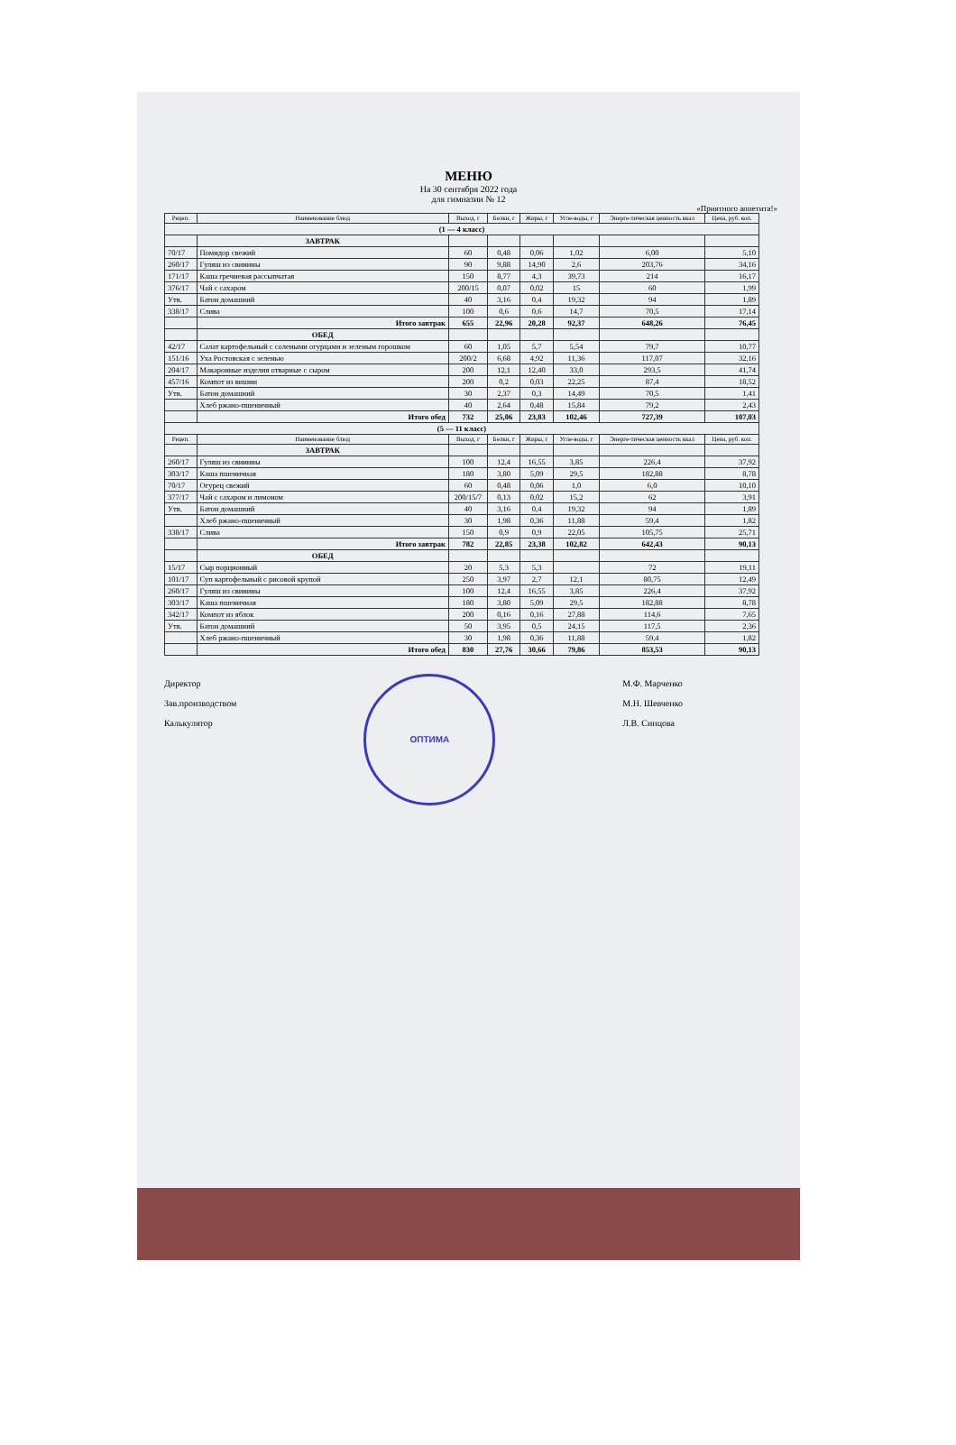МЕНЮ
На 30 сентября 2022 года
для гимназии № 12
«Приятного аппетита!»
| Рецеп. | Наименование блюд | Выход, г | Белки, г | Жиры, г | Угле-воды, г | Энерге-тическая ценность ккал | Цена, руб. коп. |
| --- | --- | --- | --- | --- | --- | --- | --- |
| (1 — 4 класс) | | | | | | | |
| | ЗАВТРАК | | | | | | |
| 70/17 | Помидор свежий | 60 | 0,48 | 0,06 | 1,02 | 6,00 | 5,10 |
| 260/17 | Гуляш из свинины | 90 | 9,88 | 14,90 | 2,6 | 203,76 | 34,16 |
| 171/17 | Каша гречневая рассыпчатая | 150 | 8,77 | 4,3 | 39,73 | 214 | 16,17 |
| 376/17 | Чай с сахаром | 200/15 | 0,07 | 0,02 | 15 | 60 | 1,99 |
| Утв. | Батон домашний | 40 | 3,16 | 0,4 | 19,32 | 94 | 1,89 |
| 338/17 | Слива | 100 | 0,6 | 0,6 | 14,7 | 70,5 | 17,14 |
| | Итого завтрак | 655 | 22,96 | 20,28 | 92,37 | 648,26 | 76,45 |
| | ОБЕД | | | | | | |
| 42/17 | Салат картофельный с солеными огурцами и зеленым горошком | 60 | 1,05 | 5,7 | 5,54 | 79,7 | 10,77 |
| 151/16 | Уха Ростовская с зеленью | 200/2 | 6,68 | 4,92 | 11,36 | 117,07 | 32,16 |
| 204/17 | Макаронные изделия отварные с сыром | 200 | 12,1 | 12,40 | 33,0 | 293,5 | 41,74 |
| 457/16 | Компот из вишни | 200 | 0,2 | 0,03 | 22,25 | 87,4 | 18,52 |
| Утв. | Батон домашний | 30 | 2,37 | 0,3 | 14,49 | 70,5 | 1,41 |
| | Хлеб ржано-пшеничный | 40 | 2,64 | 0,48 | 15,84 | 79,2 | 2,43 |
| | Итого обед | 732 | 25,06 | 23,83 | 102,46 | 727,39 | 107,03 |
| (5 — 11 класс) | | | | | | | |
| Рецеп. | Наименование блюд | Выход, г | Белки, г | Жиры, г | Угле-воды, г | Энерге-тическая ценность ккал | Цена, руб. коп. |
| | ЗАВТРАК | | | | | | |
| 260/17 | Гуляш из свинины | 100 | 12,4 | 16,55 | 3,85 | 226,4 | 37,92 |
| 303/17 | Каша пшеничная | 180 | 3,80 | 5,09 | 29,5 | 182,88 | 8,78 |
| 70/17 | Огурец свежий | 60 | 0,48 | 0,06 | 1,0 | 6,0 | 10,10 |
| 377/17 | Чай с сахаром и лимоном | 200/15/7 | 0,13 | 0,02 | 15,2 | 62 | 3,91 |
| Утв. | Батон домашний | 40 | 3,16 | 0,4 | 19,32 | 94 | 1,89 |
| | Хлеб ржано-пшеничный | 30 | 1,98 | 0,36 | 11,88 | 59,4 | 1,82 |
| 338/17 | Слива | 150 | 0,9 | 0,9 | 22,05 | 105,75 | 25,71 |
| | Итого завтрак | 782 | 22,85 | 23,38 | 102,82 | 642,43 | 90,13 |
| | ОБЕД | | | | | | |
| 15/17 | Сыр порционный | 20 | 5,3 | 5,3 | | 72 | 19,11 |
| 101/17 | Суп картофельный с рисовой крупой | 250 | 3,97 | 2,7 | 12,1 | 80,75 | 12,49 |
| 260/17 | Гуляш из свинины | 100 | 12,4 | 16,55 | 3,85 | 226,4 | 37,92 |
| 303/17 | Каша пшеничная | 180 | 3,80 | 5,09 | 29,5 | 182,88 | 8,78 |
| 342/17 | Компот из яблок | 200 | 0,16 | 0,16 | 27,88 | 114,6 | 7,65 |
| Утв. | Батон домашний | 50 | 3,95 | 0,5 | 24,15 | 117,5 | 2,36 |
| | Хлеб ржано-пшеничный | 30 | 1,98 | 0,36 | 11,88 | 59,4 | 1,82 |
| | Итого обед | 830 | 27,76 | 30,66 | 79,86 | 853,53 | 90,13 |
Директор
Зав.производством
Калькулятор
ОПТИМА
М.Ф. Марченко
М.Н. Шевченко
Л.В. Синцова